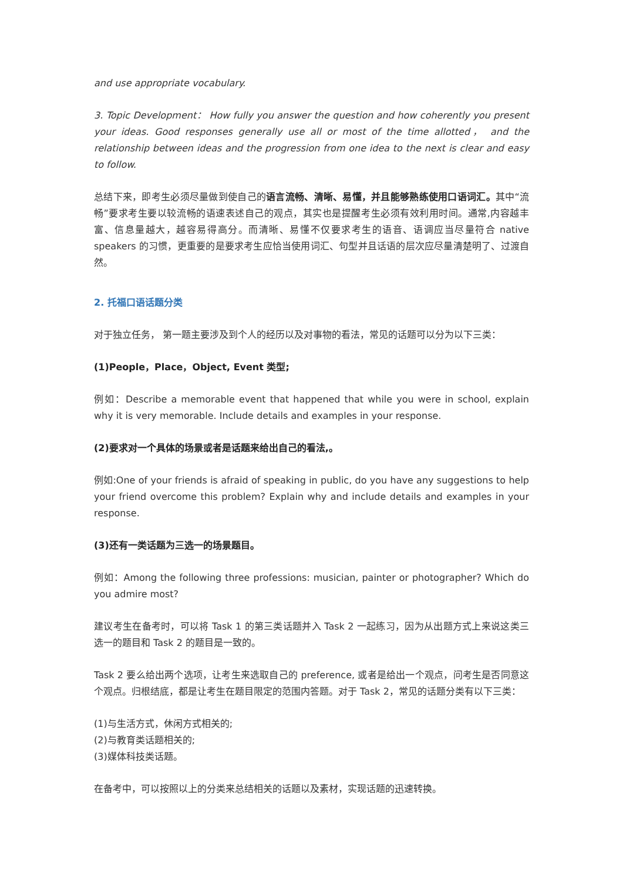and use appropriate vocabulary.
3. Topic Development： How fully you answer the question and how coherently you present your ideas. Good responses generally use all or most of the time allotted， and the relationship between ideas and the progression from one idea to the next is clear and easy to follow.
总结下来，即考生必须尽量做到使自己的语言流畅、清晰、易懂，并且能够熟练使用口语词汇。其中“流畅”要求考生要以较流畅的语速表述自己的观点，其实也是提醒考生必须有效利用时间。通常,内容越丰富、信息量越大，越容易得高分。而清晰、易懂不仅要求考生的语音、语调应当尽量符合 native speakers 的习惯，更重要的是要求考生应恰当使用词汇、句型并且话语的层次应尽量清楚明了、过渡自然。
2. 托福口语话题分类
对于独立任务， 第一题主要涉及到个人的经历以及对事物的看法，常见的话题可以分为以下三类：
(1)People，Place，Object, Event 类型;
例如：Describe a memorable event that happened that while you were in school, explain why it is very memorable. Include details and examples in your response.
(2)要求对一个具体的场景或者是话题来给出自己的看法,。
例如:One of your friends is afraid of speaking in public, do you have any suggestions to help your friend overcome this problem? Explain why and include details and examples in your response.
(3)还有一类话题为三选一的场景题目。
例如：Among the following three professions: musician, painter or photographer? Which do you admire most?
建议考生在备考时，可以将 Task 1 的第三类话题并入 Task 2 一起练习，因为从出题方式上来说这类三选一的题目和 Task 2 的题目是一致的。
Task 2 要么给出两个选项，让考生来选取自己的 preference, 或者是给出一个观点，问考生是否同意这个观点。归根结底，都是让考生在题目限定的范围内答题。对于 Task 2，常见的话题分类有以下三类：
(1)与生活方式，休闲方式相关的;
(2)与教育类话题相关的;
(3)媒体科技类话题。
在备考中，可以按照以上的分类来总结相关的话题以及素材，实现话题的迅速转换。